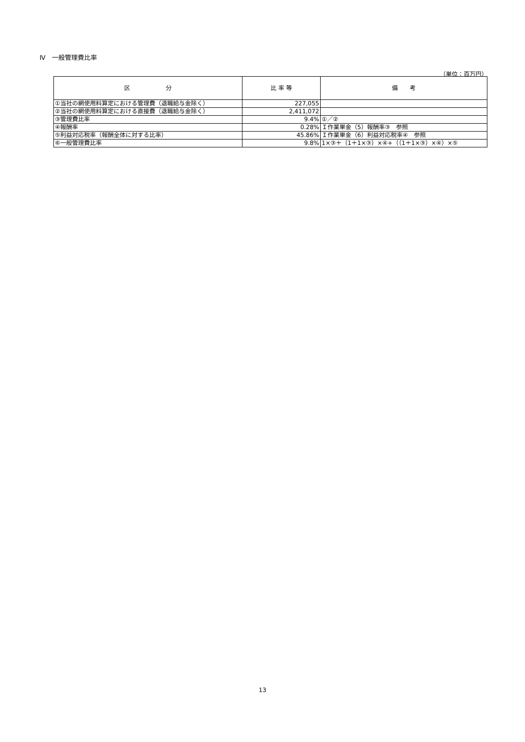Ⅳ　一般管理費比率
（単位：百万円）
| 区 分 | 比 率 等 | 備 考 |
| --- | --- | --- |
| ①当社の網使用料算定における管理費（退職給与金除く） | 227,055 | |
| ②当社の網使用料算定における直接費（退職給与金除く） | 2,411,072 | |
| ③管理費比率 | 9.4% | ①／② |
| ④報酬率 | 0.28% | Ｉ作業単金（5）報酬率③ 参照 |
| ⑤利益対応税率（報酬全体に対する比率） | 45.86% | Ｉ作業単金（6）利益対応税率④ 参照 |
| ⑥一般管理費比率 | 9.8% | 1×③＋（1＋1×③）×④+（（1＋1×③）×④）×⑤ |
13